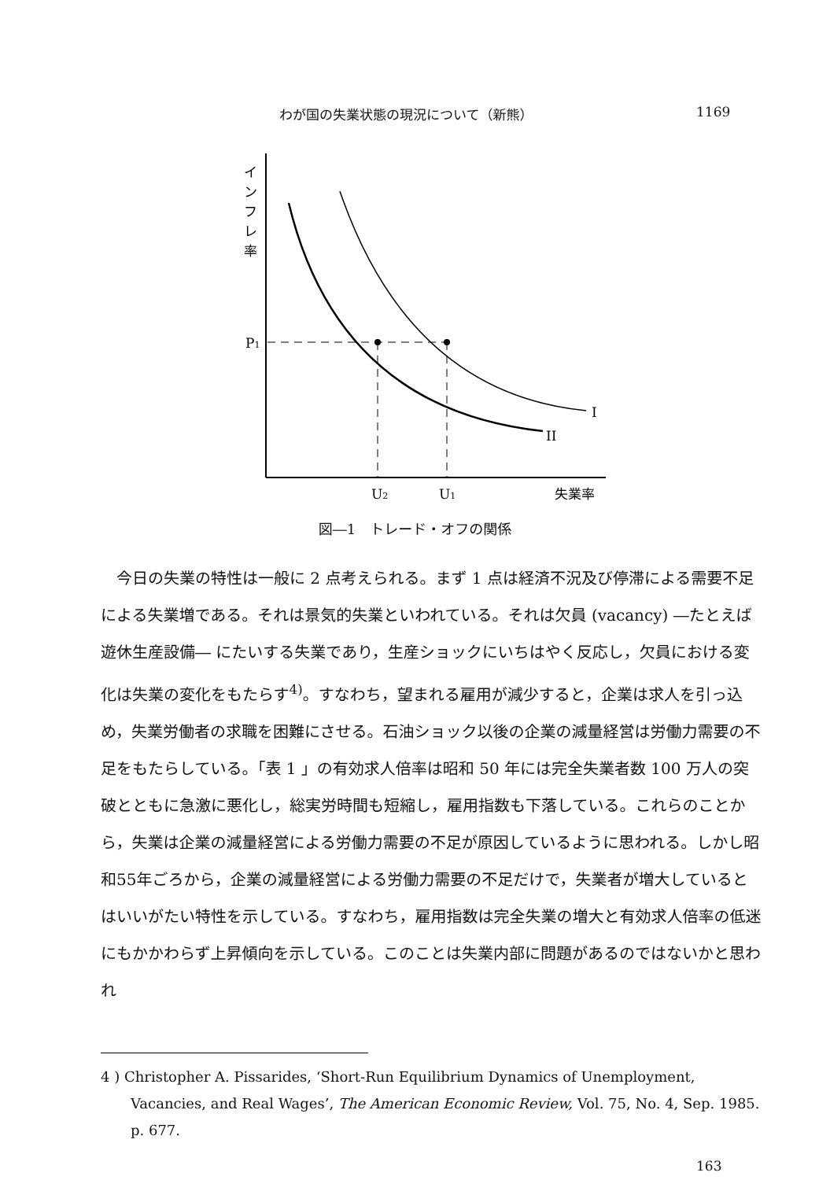わが国の失業状態の現況について（新熊） 1169
イ
ン
フ
レ
率
P1
I
II
U2
U1
失業率
図―1　トレード・オフの関係
今日の失業の特性は一般に 2 点考えられる。まず 1 点は経済不況及び停滞による需要不足による失業増である。それは景気的失業といわれている。それは欠員 (vacancy) ―たとえば遊休生産設備― にたいする失業であり，生産ショックにいちはやく反応し，欠員における変化は失業の変化をもたらす<sup>4)</sup>。すなわち，望まれる雇用が減少すると，企業は求人を引っ込め，失業労働者の求職を困難にさせる。石油ショック以後の企業の減量経営は労働力需要の不足をもたらしている。「表 1 」の有効求人倍率は昭和 50 年には完全失業者数 100 万人の突破とともに急激に悪化し，総実労時間も短縮し，雇用指数も下落している。これらのことから，失業は企業の減量経営による労働力需要の不足が原因しているように思われる。しかし昭和55年ごろから，企業の減量経営による労働力需要の不足だけで，失業者が増大しているとはいいがたい特性を示している。すなわち，雇用指数は完全失業の増大と有効求人倍率の低迷にもかかわらず上昇傾向を示している。このことは失業内部に問題があるのではないかと思われ
4 ) Christopher A. Pissarides, ‘Short-Run Equilibrium Dynamics of Unemployment, Vacancies, and Real Wages’, The American Economic Review, Vol. 75, No. 4, Sep. 1985. p. 677.
163